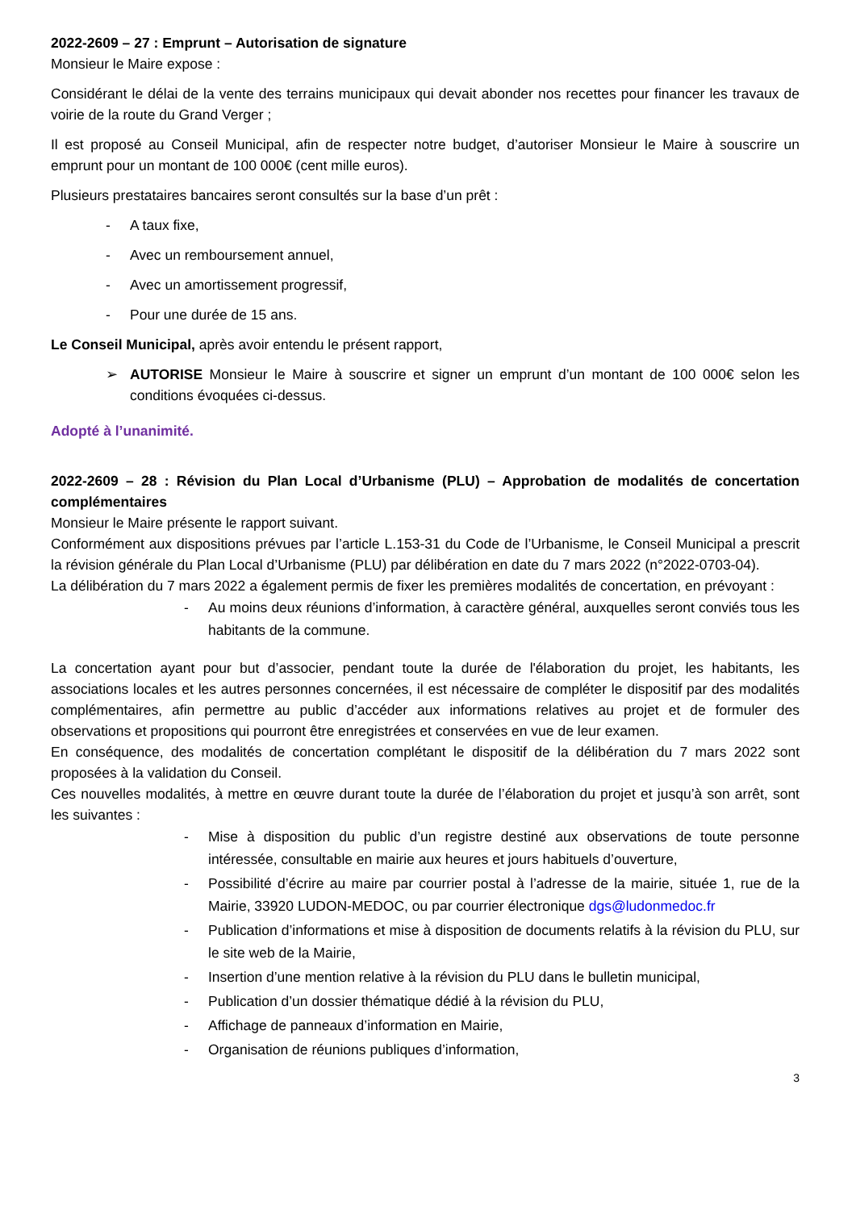2022-2609 – 27 : Emprunt – Autorisation de signature
Monsieur le Maire expose :
Considérant le délai de la vente des terrains municipaux qui devait abonder nos recettes pour financer les travaux de voirie de la route du Grand Verger ;
Il est proposé au Conseil Municipal, afin de respecter notre budget, d’autoriser Monsieur le Maire à souscrire un emprunt pour un montant de 100 000€ (cent mille euros).
Plusieurs prestataires bancaires seront consultés sur la base d’un prêt :
- A taux fixe,
- Avec un remboursement annuel,
- Avec un amortissement progressif,
- Pour une durée de 15 ans.
Le Conseil Municipal, après avoir entendu le présent rapport,
➢ AUTORISE Monsieur le Maire à souscrire et signer un emprunt d’un montant de 100 000€ selon les conditions évoquées ci-dessus.
Adopté à l’unanimité.
2022-2609 – 28 : Révision du Plan Local d’Urbanisme (PLU) – Approbation de modalités de concertation complémentaires
Monsieur le Maire présente le rapport suivant.
Conformément aux dispositions prévues par l’article L.153-31 du Code de l’Urbanisme, le Conseil Municipal a prescrit la révision générale du Plan Local d’Urbanisme (PLU) par délibération en date du 7 mars 2022 (n°2022-0703-04).
La délibération du 7 mars 2022 a également permis de fixer les premières modalités de concertation, en prévoyant :
- Au moins deux réunions d’information, à caractère général, auxquelles seront conviés tous les habitants de la commune.
La concertation ayant pour but d’associer, pendant toute la durée de l'élaboration du projet, les habitants, les associations locales et les autres personnes concernées, il est nécessaire de compléter le dispositif par des modalités complémentaires, afin permettre au public d’accéder aux informations relatives au projet et de formuler des observations et propositions qui pourront être enregistrées et conservées en vue de leur examen.
En conséquence, des modalités de concertation complétant le dispositif de la délibération du 7 mars 2022 sont proposées à la validation du Conseil.
Ces nouvelles modalités, à mettre en œuvre durant toute la durée de l’élaboration du projet et jusqu’à son arrêt, sont les suivantes :
- Mise à disposition du public d’un registre destiné aux observations de toute personne intéressée, consultable en mairie aux heures et jours habituels d’ouverture,
- Possibilité d’écrire au maire par courrier postal à l’adresse de la mairie, située 1, rue de la Mairie, 33920 LUDON-MEDOC, ou par courrier électronique dgs@ludonmedoc.fr
- Publication d’informations et mise à disposition de documents relatifs à la révision du PLU, sur le site web de la Mairie,
- Insertion d’une mention relative à la révision du PLU dans le bulletin municipal,
- Publication d’un dossier thématique dédié à la révision du PLU,
- Affichage de panneaux d’information en Mairie,
- Organisation de réunions publiques d’information,
3